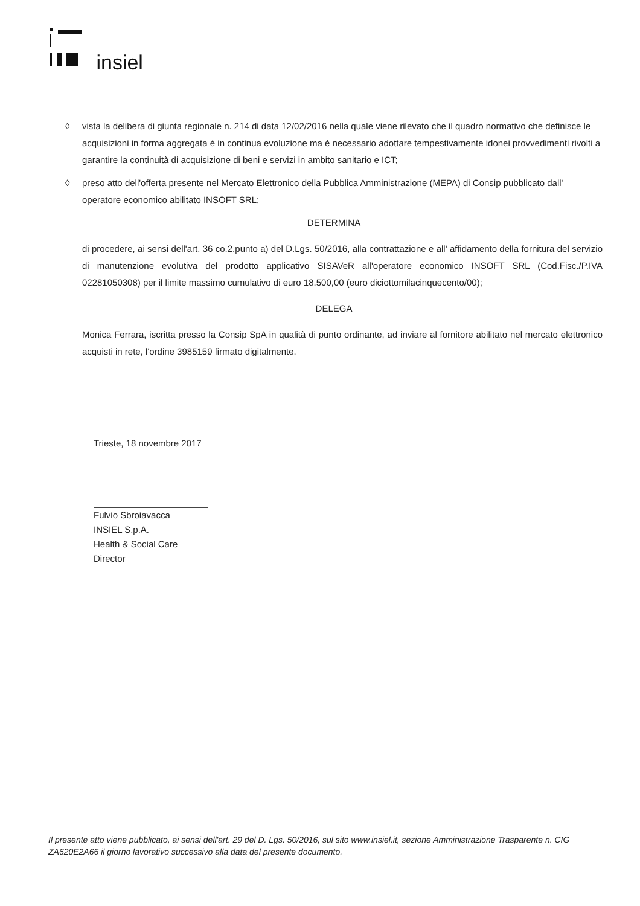insiel
◊ vista la delibera di giunta regionale n. 214 di data 12/02/2016 nella quale viene rilevato che il quadro normativo che definisce le acquisizioni in forma aggregata è in continua evoluzione ma è necessario adottare tempestivamente idonei provvedimenti rivolti a garantire la continuità di acquisizione di beni e servizi in ambito sanitario e ICT;
◊ preso atto dell'offerta presente nel Mercato Elettronico della Pubblica Amministrazione (MEPA) di Consip pubblicato dall' operatore economico abilitato INSOFT SRL;
DETERMINA
di procedere, ai sensi dell'art. 36 co.2.punto a) del D.Lgs. 50/2016, alla contrattazione e all' affidamento della fornitura del servizio di manutenzione evolutiva del prodotto applicativo SISAVeR all'operatore economico INSOFT SRL (Cod.Fisc./P.IVA 02281050308) per il limite massimo cumulativo di euro 18.500,00 (euro diciottomilacinquecento/00);
DELEGA
Monica Ferrara, iscritta presso la Consip SpA in qualità di punto ordinante, ad inviare al fornitore abilitato nel mercato elettronico acquisti in rete, l'ordine 3985159 firmato digitalmente.
Trieste, 18 novembre 2017
Fulvio Sbroiavacca
INSIEL S.p.A.
Health & Social Care Director
Il presente atto viene pubblicato, ai sensi dell'art. 29 del D. Lgs. 50/2016, sul sito www.insiel.it, sezione Amministrazione Trasparente n. CIG ZA620E2A66 il giorno lavorativo successivo alla data del presente documento.